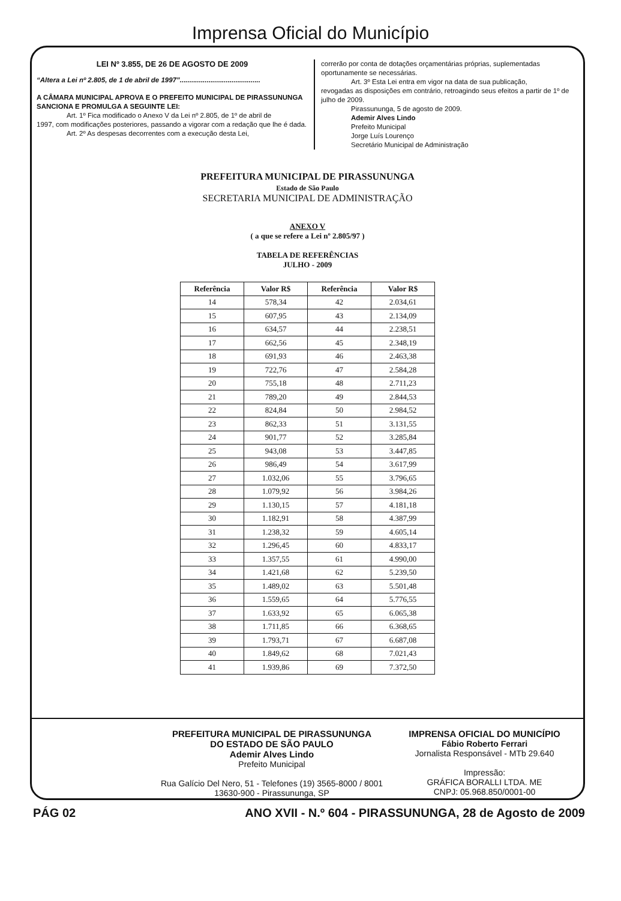Imprensa Oficial do Município
LEI Nº 3.855, DE 26 DE AGOSTO DE 2009
“Altera a Lei nº 2.805, de 1 de abril de 1997”..........................................
A CÂMARA MUNICIPAL APROVA E O PREFEITO MUNICIPAL DE PIRASSUNUNGA SANCIONA E PROMULGA A SEGUINTE LEI:
Art. 1º Fica modificado o Anexo V da Lei nº 2.805, de 1º de abril de
1997, com modificações posteriores, passando a vigorar com a redação que lhe é dada.
Art. 2º As despesas decorrentes com a execução desta Lei,
correrão por conta de dotações orçamentárias próprias, suplementadas oportunamente se necessárias.
Art. 3º Esta Lei entra em vigor na data de sua publicação,
revogadas as disposições em contrário, retroagindo seus efeitos a partir de 1º de julho de 2009.
Pirassununga, 5 de agosto de 2009.
Ademir Alves Lindo
Prefeito Municipal
Jorge Luís Lourenço
Secretário Municipal de Administração
PREFEITURA MUNICIPAL DE PIRASSUNUNGA
Estado de São Paulo
SECRETARIA MUNICIPAL DE ADMINISTRAÇÃO
ANEXO V
( a que se refere a Lei nº 2.805/97 )
TABELA DE REFERÊNCIAS
JULHO - 2009
| Referência | Valor R$ | Referência | Valor R$ |
| --- | --- | --- | --- |
| 14 | 578,34 | 42 | 2.034,61 |
| 15 | 607,95 | 43 | 2.134,09 |
| 16 | 634,57 | 44 | 2.238,51 |
| 17 | 662,56 | 45 | 2.348,19 |
| 18 | 691,93 | 46 | 2.463,38 |
| 19 | 722,76 | 47 | 2.584,28 |
| 20 | 755,18 | 48 | 2.711,23 |
| 21 | 789,20 | 49 | 2.844,53 |
| 22 | 824,84 | 50 | 2.984,52 |
| 23 | 862,33 | 51 | 3.131,55 |
| 24 | 901,77 | 52 | 3.285,84 |
| 25 | 943,08 | 53 | 3.447,85 |
| 26 | 986,49 | 54 | 3.617,99 |
| 27 | 1.032,06 | 55 | 3.796,65 |
| 28 | 1.079,92 | 56 | 3.984,26 |
| 29 | 1.130,15 | 57 | 4.181,18 |
| 30 | 1.182,91 | 58 | 4.387,99 |
| 31 | 1.238,32 | 59 | 4.605,14 |
| 32 | 1.296,45 | 60 | 4.833,17 |
| 33 | 1.357,55 | 61 | 4.990,00 |
| 34 | 1.421,68 | 62 | 5.239,50 |
| 35 | 1.489,02 | 63 | 5.501,48 |
| 36 | 1.559,65 | 64 | 5.776,55 |
| 37 | 1.633,92 | 65 | 6.065,38 |
| 38 | 1.711,85 | 66 | 6.368,65 |
| 39 | 1.793,71 | 67 | 6.687,08 |
| 40 | 1.849,62 | 68 | 7.021,43 |
| 41 | 1.939,86 | 69 | 7.372,50 |
PREFEITURA MUNICIPAL DE PIRASSUNUNGA
DO ESTADO DE SÃO PAULO
Ademir Alves Lindo
Prefeito Municipal
Rua Galício Del Nero, 51 - Telefones (19) 3565-8000 / 8001
13630-900 - Pirassununga, SP
IMPRENSA OFICIAL DO MUNICÍPIO
Fábio Roberto Ferrari
Jornalista Responsável - MTb 29.640
Impressão:
GRÁFICA BORALLI LTDA. ME
CNPJ: 05.968.850/0001-00
PÁG 02 ANO XVII - N.º 604 - PIRASSUNUNGA, 28 de Agosto de 2009